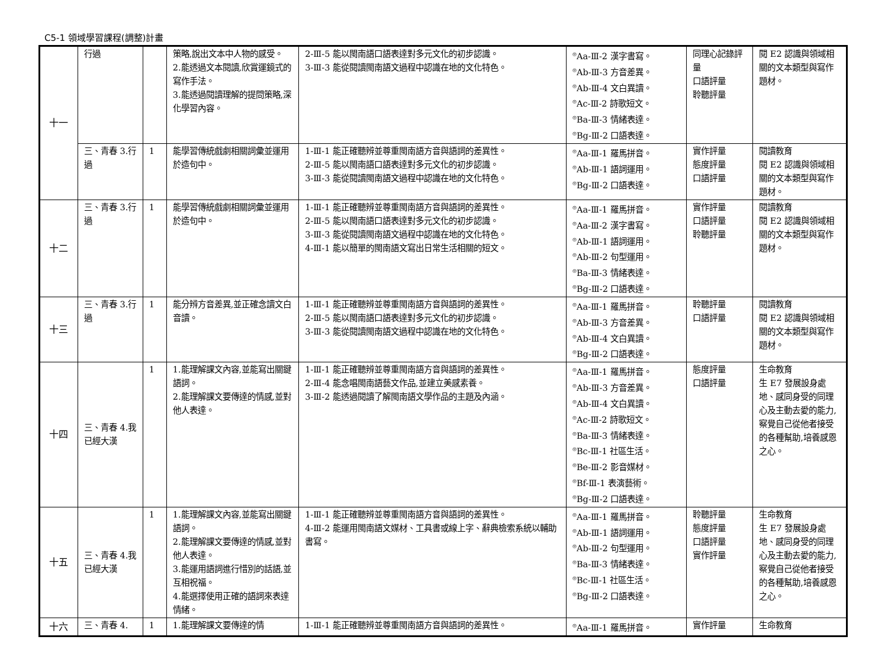C5-1 領域學習課程(調整)計畫
| 十一 | 行過 | | 策略,說出文本中人物的感受。 2.能透過文本閱讀,欣賞運鏡式的寫作手法。 3.能透過閱讀理解的提問策略,深化學習內容。 | 2-Ⅲ-5 能以閩南語口語表達對多元文化的初步認識。 3-Ⅲ-3 能從閱讀閩南語文過程中認識在地的文化特色。 | <sup>◎</sup>Aa-Ⅲ-2 漢字書寫。 <sup>◎</sup>Ab-Ⅲ-3 方音差異。 <sup>◎</sup>Ab-Ⅲ-4 文白異讀。 <sup>◎</sup>Ac-Ⅲ-2 詩歌短文。 <sup>◎</sup>Ba-Ⅲ-3 情緒表達。 <sup>◎</sup>Bg-Ⅲ-2 口語表達。 | 同理心記錄評量 口語評量 聆聽評量 | 閱 E2 認識與領域相關的文本類型與寫作題材。 |
| | 三、青春 3.行過 | 1 | 能學習傳統戲劇相關詞彙並運用於造句中。 | 1-Ⅲ-1 能正確聽辨並尊重閩南語方音與語詞的差異性。 2-Ⅲ-5 能以閩南語口語表達對多元文化的初步認識。 3-Ⅲ-3 能從閱讀閩南語文過程中認識在地的文化特色。 | <sup>◎</sup>Aa-Ⅲ-1 羅馬拼音。 <sup>◎</sup>Ab-Ⅲ-1 語詞運用。 <sup>◎</sup>Bg-Ⅲ-2 口語表達。 | 實作評量 態度評量 口語評量 | 閱讀教育 閱 E2 認識與領域相關的文本類型與寫作題材。 |
| 十二 | 三、青春 3.行過 | 1 | 能學習傳統戲劇相關詞彙並運用於造句中。 | 1-Ⅲ-1 能正確聽辨並尊重閩南語方音與語詞的差異性。 2-Ⅲ-5 能以閩南語口語表達對多元文化的初步認識。 3-Ⅲ-3 能從閱讀閩南語文過程中認識在地的文化特色。 4-Ⅲ-1 能以簡單的閩南語文寫出日常生活相關的短文。 | <sup>◎</sup>Aa-Ⅲ-1 羅馬拼音。 <sup>◎</sup>Aa-Ⅲ-2 漢字書寫。 <sup>◎</sup>Ab-Ⅲ-1 語詞運用。 <sup>◎</sup>Ab-Ⅲ-2 句型運用。 <sup>◎</sup>Ba-Ⅲ-3 情緒表達。 <sup>◎</sup>Bg-Ⅲ-2 口語表達。 | 實作評量 口語評量 聆聽評量 | 閱讀教育 閱 E2 認識與領域相關的文本類型與寫作題材。 |
| 十三 | 三、青春 3.行過 | 1 | 能分辨方音差異,並正確念讀文白音讀。 | 1-Ⅲ-1 能正確聽辨並尊重閩南語方音與語詞的差異性。 2-Ⅲ-5 能以閩南語口語表達對多元文化的初步認識。 3-Ⅲ-3 能從閱讀閩南語文過程中認識在地的文化特色。 | <sup>◎</sup>Aa-Ⅲ-1 羅馬拼音。 <sup>◎</sup>Ab-Ⅲ-3 方音差異。 <sup>◎</sup>Ab-Ⅲ-4 文白異讀。 <sup>◎</sup>Bg-Ⅲ-2 口語表達。 | 聆聽評量 口語評量 | 閱讀教育 閱 E2 認識與領域相關的文本類型與寫作題材。 |
| 十四 | 三、青春 4.我已經大漢 | 1 | 1.能理解課文內容,並能寫出關鍵語詞。 2.能理解課文要傳達的情感,並對他人表達。 | 1-Ⅲ-1 能正確聽辨並尊重閩南語方音與語詞的差異性。 2-Ⅲ-4 能念唱閩南語藝文作品,並建立美感素養。 3-Ⅲ-2 能透過閱讀了解閩南語文學作品的主題及內涵。 | <sup>◎</sup>Aa-Ⅲ-1 羅馬拼音。 <sup>◎</sup>Ab-Ⅲ-3 方音差異。 <sup>◎</sup>Ab-Ⅲ-4 文白異讀。 <sup>◎</sup>Ac-Ⅲ-2 詩歌短文。 <sup>◎</sup>Ba-Ⅲ-3 情緒表達。 <sup>◎</sup>Bc-Ⅲ-1 社區生活。 <sup>◎</sup>Be-Ⅲ-2 影音媒材。 <sup>◎</sup>Bf-Ⅲ-1 表演藝術。 <sup>◎</sup>Bg-Ⅲ-2 口語表達。 | 態度評量 口語評量 | 生命教育 生 E7 發展設身處地、感同身受的同理心及主動去愛的能力,察覺自己從他者接受的各種幫助,培養感恩之心。 |
| 十五 | 三、青春 4.我已經大漢 | 1 | 1.能理解課文內容,並能寫出關鍵語詞。 2.能理解課文要傳達的情感,並對他人表達。 3.能運用語詞進行惜別的話語,並互相祝福。 4.能選擇使用正確的語詞來表達情緒。 | 1-Ⅲ-1 能正確聽辨並尊重閩南語方音與語詞的差異性。 4-Ⅲ-2 能運用閩南語文媒材、工具書或線上字、辭典檢索系統以輔助書寫。 | <sup>◎</sup>Aa-Ⅲ-1 羅馬拼音。 <sup>◎</sup>Ab-Ⅲ-1 語詞運用。 <sup>◎</sup>Ab-Ⅲ-2 句型運用。 <sup>◎</sup>Ba-Ⅲ-3 情緒表達。 <sup>◎</sup>Bc-Ⅲ-1 社區生活。 <sup>◎</sup>Bg-Ⅲ-2 口語表達。 | 聆聽評量 態度評量 口語評量 實作評量 | 生命教育 生 E7 發展設身處地、感同身受的同理心及主動去愛的能力,察覺自己從他者接受的各種幫助,培養感恩之心。 |
| 十六 | 三、青春 4. | 1 | 1.能理解課文要傳達的情 | 1-Ⅲ-1 能正確聽辨並尊重閩南語方音與語詞的差異性。 | <sup>◎</sup>Aa-Ⅲ-1 羅馬拼音。 | 實作評量 | 生命教育 |